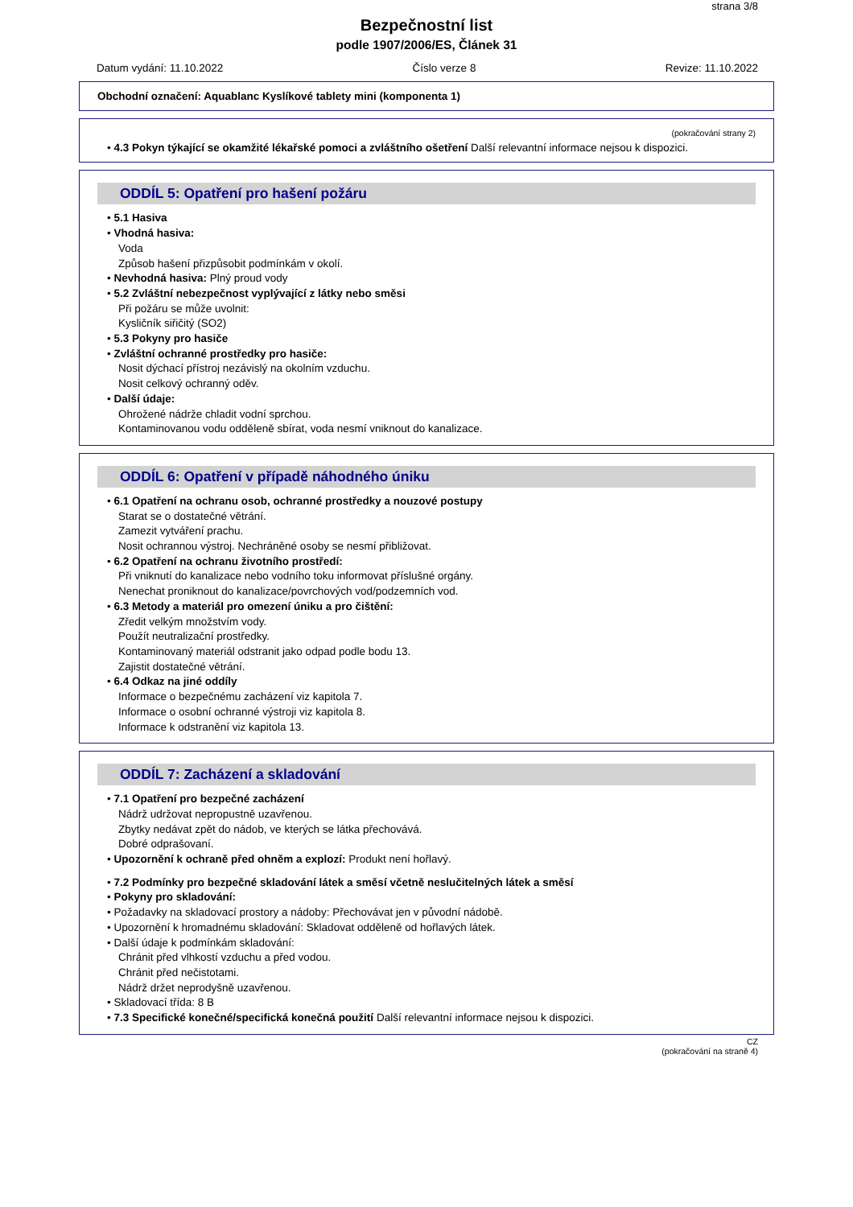strana 3/8
Bezpečnostní list
podle 1907/2006/ES, Článek 31
Datum vydání: 11.10.2022 Číslo verze 8 Revize: 11.10.2022
Obchodní označení: Aquablanc Kyslíkové tablety mini (komponenta 1)
(pokračování strany 2)
• 4.3 Pokyn týkající se okamžité lékařské pomoci a zvláštního ošetření Další relevantní informace nejsou k dispozici.
ODDÍL 5: Opatření pro hašení požáru
• 5.1 Hasiva
• Vhodná hasiva:
Voda
Způsob hašení přizpůsobit podmínkám v okolí.
• Nevhodná hasiva: Plný proud vody
• 5.2 Zvláštní nebezpečnost vyplývající z látky nebo směsi
Při požáru se může uvolnit:
Kysličník siřičitý (SO2)
• 5.3 Pokyny pro hasiče
• Zvláštní ochranné prostředky pro hasiče:
Nosit dýchací přístroj nezávislý na okolním vzduchu.
Nosit celkový ochranný oděv.
• Další údaje:
Ohrožené nádrže chladit vodní sprchou.
Kontaminovanou vodu odděleně sbírat, voda nesmí vniknout do kanalizace.
ODDÍL 6: Opatření v případě náhodného úniku
• 6.1 Opatření na ochranu osob, ochranné prostředky a nouzové postupy
Starat se o dostatečné větrání.
Zamezit vytváření prachu.
Nosit ochrannou výstroj. Nechráněné osoby se nesmí přibližovat.
• 6.2 Opatření na ochranu životního prostředí:
Při vniknutí do kanalizace nebo vodního toku informovat příslušné orgány.
Nenechat proniknout do kanalizace/povrchových vod/podzemních vod.
• 6.3 Metody a materiál pro omezení úniku a pro čištění:
Zředit velkým množstvím vody.
Použít neutralizační prostředky.
Kontaminovaný materiál odstranit jako odpad podle bodu 13.
Zajistit dostatečné větrání.
• 6.4 Odkaz na jiné oddíly
Informace o bezpečnému zacházení viz kapitola 7.
Informace o osobní ochranné výstroji viz kapitola 8.
Informace k odstranění viz kapitola 13.
ODDÍL 7: Zacházení a skladování
• 7.1 Opatření pro bezpečné zacházení
Nádrž udržovat nepropustně uzavřenou.
Zbytky nedávat zpět do nádob, ve kterých se látka přechovává.
Dobré odprašovaní.
• Upozornění k ochraně před ohněm a explozí: Produkt není hořlavý.
• 7.2 Podmínky pro bezpečné skladování látek a směsí včetně neslučitelných látek a směsí
• Pokyny pro skladování:
• Požadavky na skladovací prostory a nádoby: Přechovávat jen v původní nádobě.
• Upozornění k hromadnému skladování: Skladovat odděleně od hořlavých látek.
• Další údaje k podmínkám skladování:
Chránit před vlhkostí vzduchu a před vodou.
Chránit před nečistotami.
Nádrž držet neprodyšně uzavřenou.
• Skladovací třída: 8 B
• 7.3 Specifické konečné/specifická konečná použití Další relevantní informace nejsou k dispozici.
CZ
(pokračování na straně 4)